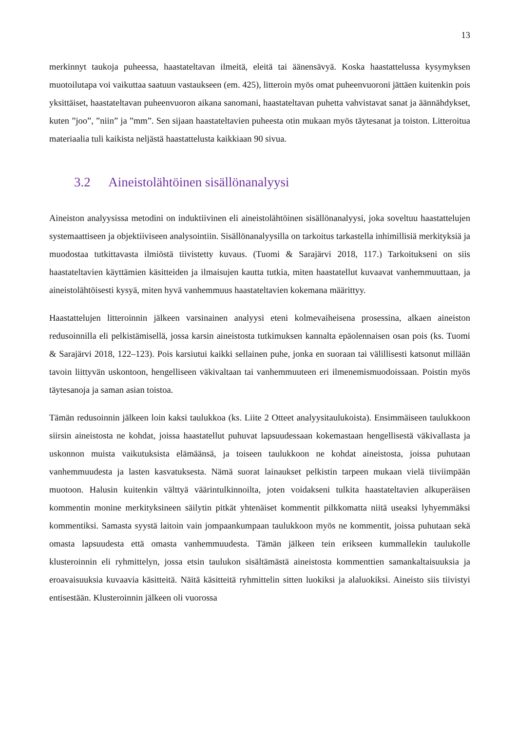13
merkinnyt taukoja puheessa, haastateltavan ilmeitä, eleitä tai äänensävyä. Koska haastattelussa kysymyksen muotoilutapa voi vaikuttaa saatuun vastaukseen (em. 425), litteroin myös omat puheen­vuoroni jättäen kuitenkin pois yksittäiset, haastateltavan puheenvuoron aikana sanomani, haastateltavan puhetta vahvistavat sanat ja äännähdykset, kuten ”joo”, ”niin” ja ”mm”. Sen sijaan haastateltavien puheesta otin mukaan myös täytesanat ja toiston. Litteroitua materiaalia tuli kaikista neljästä haastattelusta kaikkiaan 90 sivua.
3.2 Aineistolähtöinen sisällönanalyysi
Aineiston analyysissa metodini on induktiivinen eli aineistolähtöinen sisällönanalyysi, joka soveltuu haastattelujen systemaattiseen ja objektiiviseen analysointiin. Sisällönanalyysilla on tarkoitus tarkastella inhimillisiä merkityksiä ja muodostaa tutkittavasta ilmiöstä tiivistetty kuvaus. (Tuomi & Sarajärvi 2018, 117.) Tarkoitukseni on siis haastateltavien käyttämien käsitteiden ja ilmaisujen kautta tutkia, miten haastatellut kuvaavat vanhemmuuttaan, ja aineistolähtöisesti kysyä, miten hyvä vanhemmuus haastateltavien kokemana määrittyy.
Haastattelujen litteroinnin jälkeen varsinainen analyysi eteni kolmevaiheisena prosessina, alkaen aineiston redusoinnilla eli pelkistämisellä, jossa karsin aineistosta tutkimuksen kannalta epä­olennaisen osan pois (ks. Tuomi & Sarajärvi 2018, 122–123). Pois karsiutui kaikki sellainen puhe, jonka en suoraan tai välillisesti katsonut millään tavoin liittyvän uskontoon, hengelliseen väkivaltaan tai vanhemmuuteen eri ilmenemismuodoissaan. Poistin myös täytesanoja ja saman asian toistoa.
Tämän redusoinnin jälkeen loin kaksi taulukkoa (ks. Liite 2 Otteet analyysitaulukoista). Ensimmäiseen taulukkoon siirsin aineistosta ne kohdat, joissa haastatellut puhuvat lapsuudessaan kokemastaan hengellisestä väkivallasta ja uskonnon muista vaikutuksista elämäänsä, ja toiseen taulukkoon ne kohdat aineistosta, joissa puhutaan vanhemmuudesta ja lasten kasvatuksesta. Nämä suorat lainaukset pelkistin tarpeen mukaan vielä tiiviimpään muotoon. Halusin kuitenkin välttyä väärintulkinnoilta, joten voidakseni tulkita haastateltavien alkuperäisen kommentin monine merkityksineen säilytin pitkät yhtenäiset kommentit pilkkomatta niitä useaksi lyhyemmäksi kommentiksi. Samasta syystä laitoin vain jompaankumpaan taulukkoon myös ne kommentit, joissa puhutaan sekä omasta lapsuudesta että omasta vanhemmuudesta. Tämän jälkeen tein erikseen kummallekin taulukolle klusteroinnin eli ryhmittelyn, jossa etsin taulukon sisältämästä aineistosta kommenttien samankaltaisuuksia ja eroavaisuuksia kuvaavia käsitteitä. Näitä käsitteitä ryhmittelin sitten luokiksi ja alaluokiksi. Aineisto siis tiivistyi entisestään. Klusteroinnin jälkeen oli vuorossa